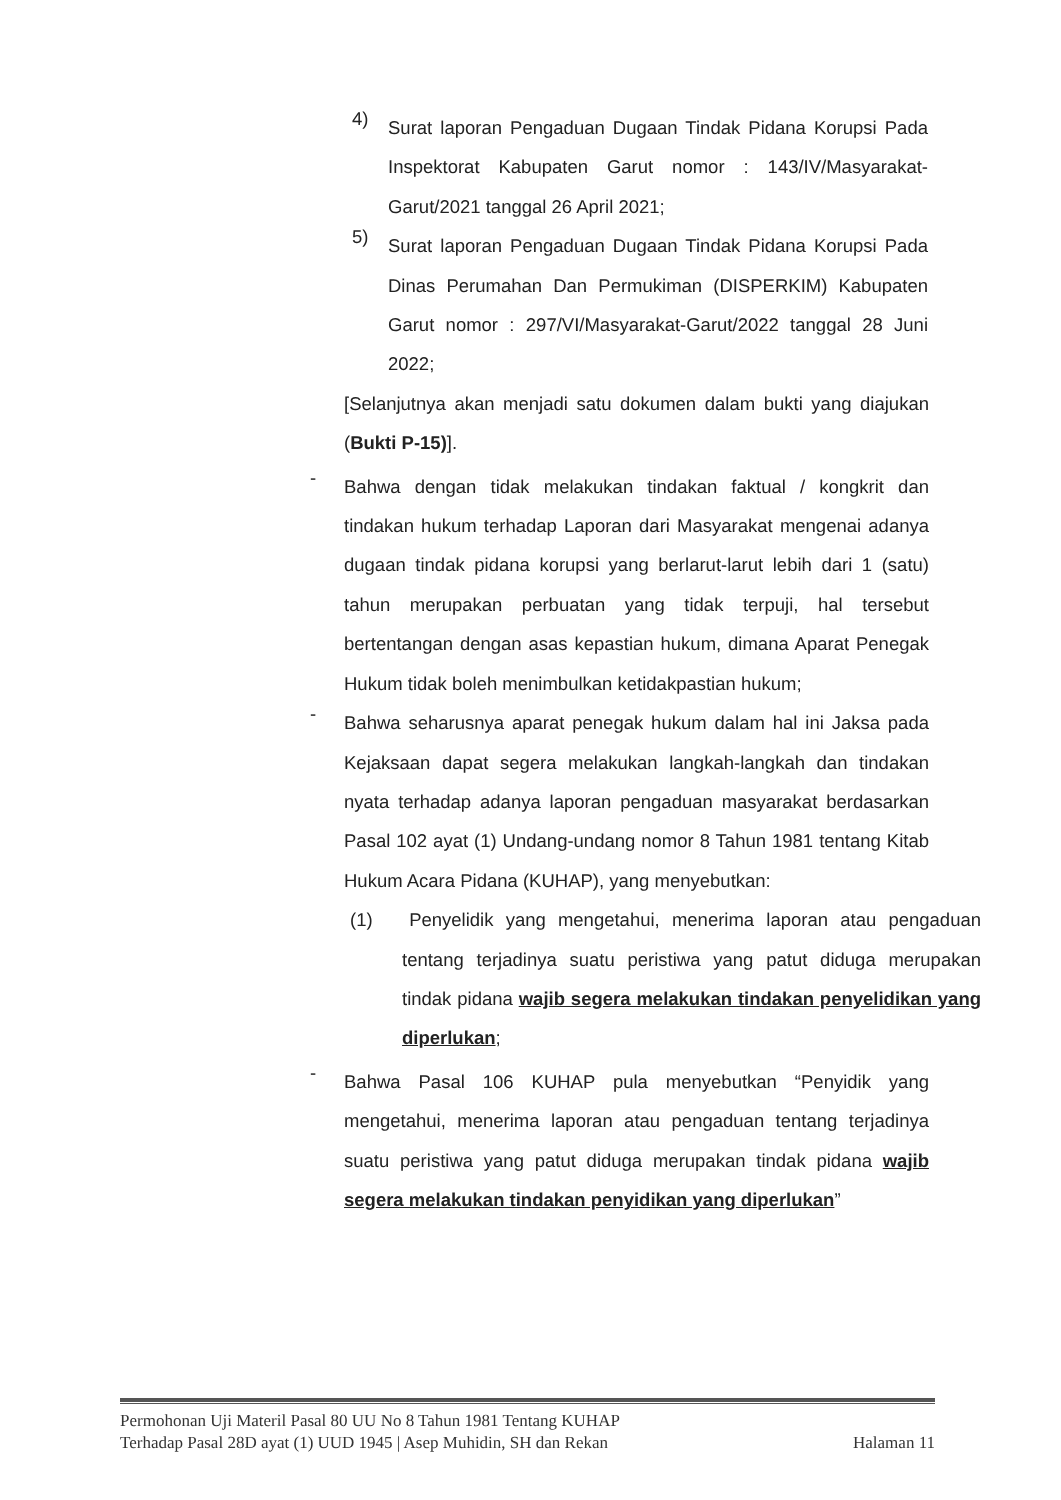4)
Surat laporan Pengaduan Dugaan Tindak Pidana Korupsi Pada Inspektorat Kabupaten Garut nomor : 143/IV/Masyarakat-Garut/2021 tanggal 26 April 2021;
5)
Surat laporan Pengaduan Dugaan Tindak Pidana Korupsi Pada Dinas Perumahan Dan Permukiman (DISPERKIM) Kabupaten Garut nomor : 297/VI/Masyarakat-Garut/2022 tanggal 28 Juni 2022;
[Selanjutnya akan menjadi satu dokumen dalam bukti yang diajukan (Bukti P-15)].
-
Bahwa dengan tidak melakukan tindakan faktual / kongkrit dan tindakan hukum terhadap Laporan dari Masyarakat mengenai adanya dugaan tindak pidana korupsi yang berlarut-larut lebih dari 1 (satu) tahun merupakan perbuatan yang tidak terpuji, hal tersebut bertentangan dengan asas kepastian hukum, dimana Aparat Penegak Hukum tidak boleh menimbulkan ketidakpastian hukum;
-
Bahwa seharusnya aparat penegak hukum dalam hal ini Jaksa pada Kejaksaan dapat segera melakukan langkah-langkah dan tindakan nyata terhadap adanya laporan pengaduan masyarakat berdasarkan Pasal 102 ayat (1) Undang-undang nomor 8 Tahun 1981 tentang Kitab Hukum Acara Pidana (KUHAP), yang menyebutkan:
(1) Penyelidik yang mengetahui, menerima laporan atau pengaduan tentang terjadinya suatu peristiwa yang patut diduga merupakan tindak pidana wajib segera melakukan tindakan penyelidikan yang diperlukan;
-
Bahwa Pasal 106 KUHAP pula menyebutkan “Penyidik yang mengetahui, menerima laporan atau pengaduan tentang terjadinya suatu peristiwa yang patut diduga merupakan tindak pidana wajib segera melakukan tindakan penyidikan yang diperlukan”
Permohonan Uji Materil Pasal 80 UU No 8 Tahun 1981 Tentang KUHAP
Terhadap Pasal 28D ayat (1) UUD 1945 | Asep Muhidin, SH dan Rekan Halaman 11